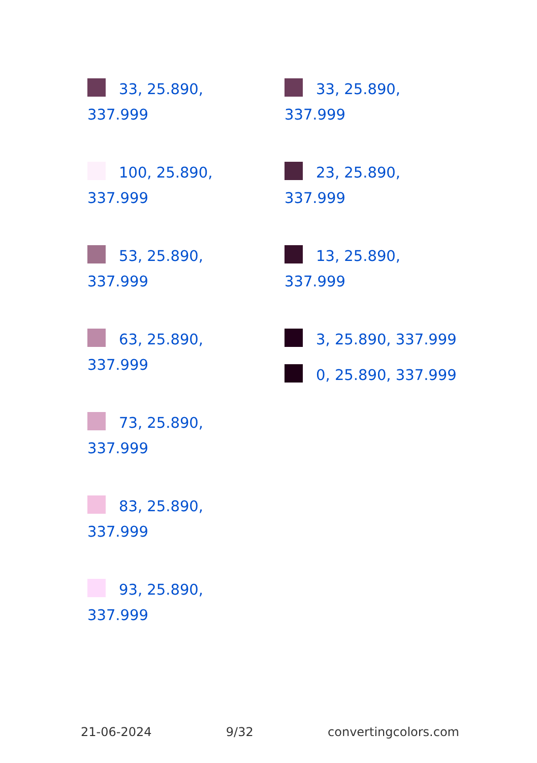33, 25.890, 337.999
100, 25.890, 337.999
53, 25.890, 337.999
63, 25.890, 337.999
73, 25.890, 337.999
83, 25.890, 337.999
93, 25.890, 337.999
33, 25.890, 337.999
23, 25.890, 337.999
13, 25.890, 337.999
3, 25.890, 337.999
0, 25.890, 337.999
21-06-2024 9/32 convertingcolors.com